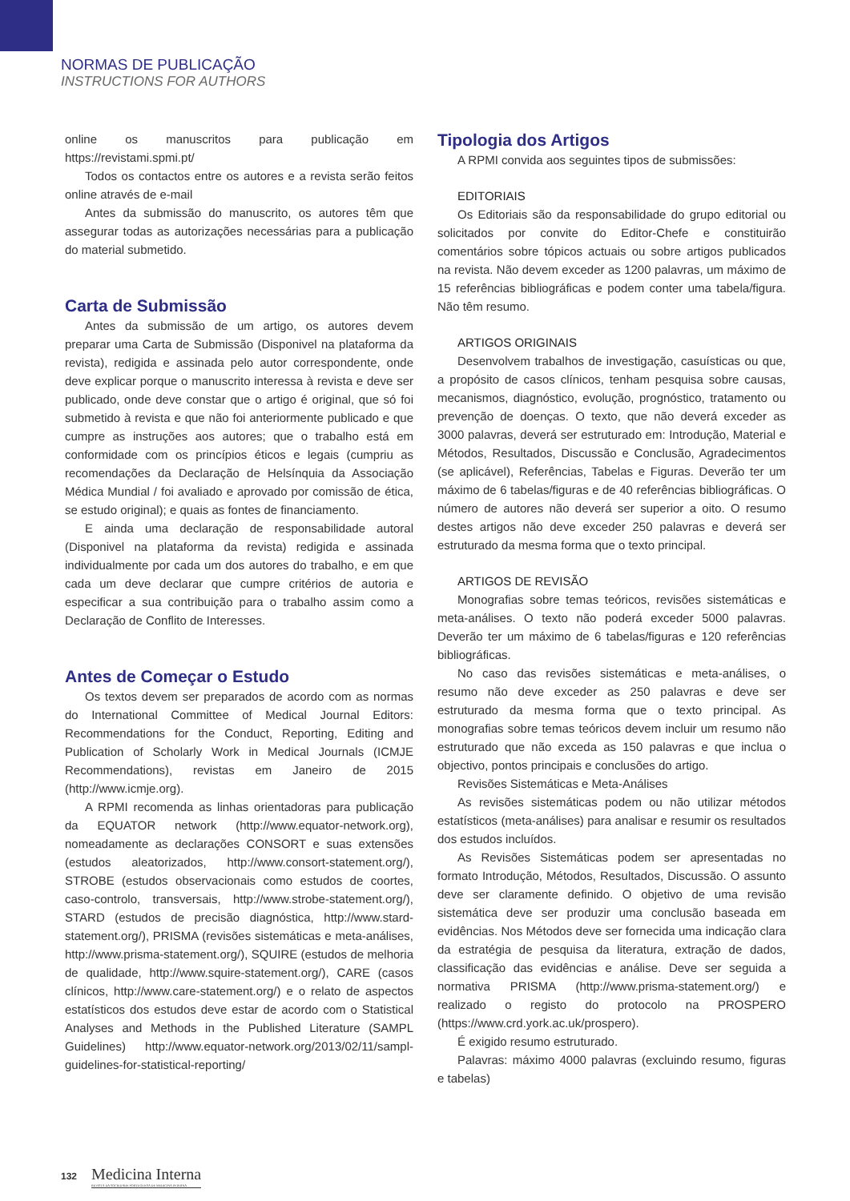NORMAS DE PUBLICAÇÃO
INSTRUCTIONS FOR AUTHORS
online os manuscritos para publicação em https://revistami.spmi.pt/
Todos os contactos entre os autores e a revista serão feitos online através de e-mail
Antes da submissão do manuscrito, os autores têm que assegurar todas as autorizações necessárias para a publicação do material submetido.
Carta de Submissão
Antes da submissão de um artigo, os autores devem preparar uma Carta de Submissão (Disponivel na plataforma da revista), redigida e assinada pelo autor correspondente, onde deve explicar porque o manuscrito interessa à revista e deve ser publicado, onde deve constar que o artigo é original, que só foi submetido à revista e que não foi anteriormente publicado e que cumpre as instruções aos autores; que o trabalho está em conformidade com os princípios éticos e legais (cumpriu as recomendações da Declaração de Helsínquia da Associação Médica Mundial / foi avaliado e aprovado por comissão de ética, se estudo original); e quais as fontes de financiamento.
E ainda uma declaração de responsabilidade autoral (Disponivel na plataforma da revista) redigida e assinada individualmente por cada um dos autores do trabalho, e em que cada um deve declarar que cumpre critérios de autoria e especificar a sua contribuição para o trabalho assim como a Declaração de Conflito de Interesses.
Antes de Começar o Estudo
Os textos devem ser preparados de acordo com as normas do International Committee of Medical Journal Editors: Recommendations for the Conduct, Reporting, Editing and Publication of Scholarly Work in Medical Journals (ICMJE Recommendations), revistas em Janeiro de 2015 (http://www.icmje.org).
A RPMI recomenda as linhas orientadoras para publicação da EQUATOR network (http://www.equator-network.org), nomeadamente as declarações CONSORT e suas extensões (estudos aleatorizados, http://www.consort-statement.org/), STROBE (estudos observacionais como estudos de coortes, caso-controlo, transversais, http://www.strobe-statement.org/), STARD (estudos de precisão diagnóstica, http://www.stard-statement.org/), PRISMA (revisões sistemáticas e meta-análises, http://www.prisma-statement.org/), SQUIRE (estudos de melhoria de qualidade, http://www.squire-statement.org/), CARE (casos clínicos, http://www.care-statement.org/) e o relato de aspectos estatísticos dos estudos deve estar de acordo com o Statistical Analyses and Methods in the Published Literature (SAMPL Guidelines) http://www.equator-network.org/2013/02/11/sampl-guidelines-for-statistical-reporting/
Tipologia dos Artigos
A RPMI convida aos seguintes tipos de submissões:
EDITORIAIS
Os Editoriais são da responsabilidade do grupo editorial ou solicitados por convite do Editor-Chefe e constituirão comentários sobre tópicos actuais ou sobre artigos publicados na revista. Não devem exceder as 1200 palavras, um máximo de 15 referências bibliográficas e podem conter uma tabela/figura. Não têm resumo.
ARTIGOS ORIGINAIS
Desenvolvem trabalhos de investigação, casuísticas ou que, a propósito de casos clínicos, tenham pesquisa sobre causas, mecanismos, diagnóstico, evolução, prognóstico, tratamento ou prevenção de doenças. O texto, que não deverá exceder as 3000 palavras, deverá ser estruturado em: Introdução, Material e Métodos, Resultados, Discussão e Conclusão, Agradecimentos (se aplicável), Referências, Tabelas e Figuras. Deverão ter um máximo de 6 tabelas/figuras e de 40 referências bibliográficas. O número de autores não deverá ser superior a oito. O resumo destes artigos não deve exceder 250 palavras e deverá ser estruturado da mesma forma que o texto principal.
ARTIGOS DE REVISÃO
Monografias sobre temas teóricos, revisões sistemáticas e meta-análises. O texto não poderá exceder 5000 palavras. Deverão ter um máximo de 6 tabelas/figuras e 120 referências bibliográficas.
No caso das revisões sistemáticas e meta-análises, o resumo não deve exceder as 250 palavras e deve ser estruturado da mesma forma que o texto principal. As monografias sobre temas teóricos devem incluir um resumo não estruturado que não exceda as 150 palavras e que inclua o objectivo, pontos principais e conclusões do artigo.
Revisões Sistemáticas e Meta-Análises
As revisões sistemáticas podem ou não utilizar métodos estatísticos (meta-análises) para analisar e resumir os resultados dos estudos incluídos.
As Revisões Sistemáticas podem ser apresentadas no formato Introdução, Métodos, Resultados, Discussão. O assunto deve ser claramente definido. O objetivo de uma revisão sistemática deve ser produzir uma conclusão baseada em evidências. Nos Métodos deve ser fornecida uma indicação clara da estratégia de pesquisa da literatura, extração de dados, classificação das evidências e análise. Deve ser seguida a normativa PRISMA (http://www.prisma-statement.org/) e realizado o registo do protocolo na PROSPERO (https://www.crd.york.ac.uk/prospero).
É exigido resumo estruturado.
Palavras: máximo 4000 palavras (excluindo resumo, figuras e tabelas)
132 Medicina Interna
REVISTA DA SOCIEDADE PORTUGUESA DE MEDICINA INTERNA